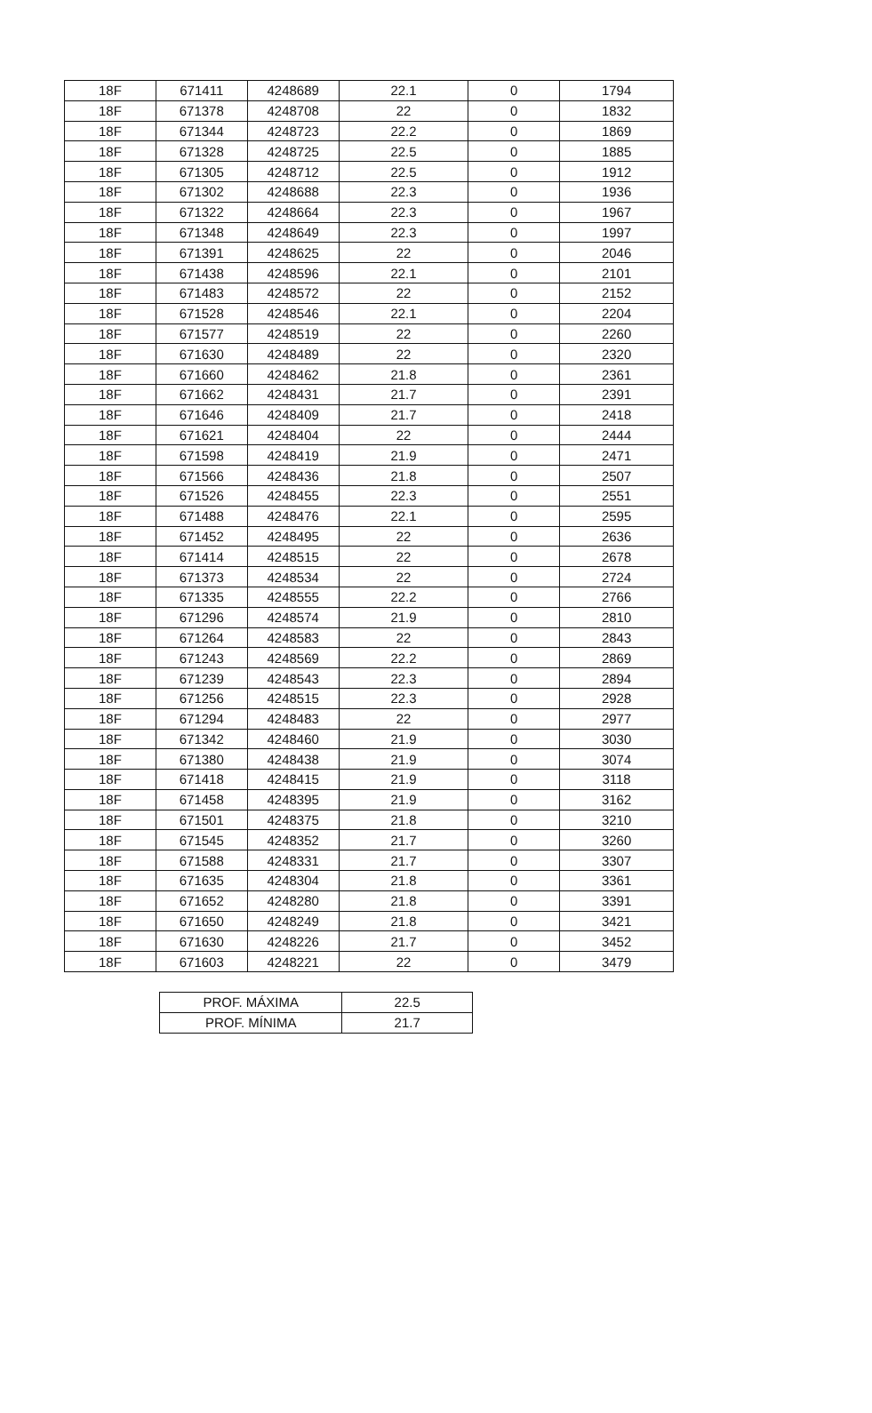| 18F | 671411 | 4248689 | 22.1 | 0 | 1794 |
| 18F | 671378 | 4248708 | 22 | 0 | 1832 |
| 18F | 671344 | 4248723 | 22.2 | 0 | 1869 |
| 18F | 671328 | 4248725 | 22.5 | 0 | 1885 |
| 18F | 671305 | 4248712 | 22.5 | 0 | 1912 |
| 18F | 671302 | 4248688 | 22.3 | 0 | 1936 |
| 18F | 671322 | 4248664 | 22.3 | 0 | 1967 |
| 18F | 671348 | 4248649 | 22.3 | 0 | 1997 |
| 18F | 671391 | 4248625 | 22 | 0 | 2046 |
| 18F | 671438 | 4248596 | 22.1 | 0 | 2101 |
| 18F | 671483 | 4248572 | 22 | 0 | 2152 |
| 18F | 671528 | 4248546 | 22.1 | 0 | 2204 |
| 18F | 671577 | 4248519 | 22 | 0 | 2260 |
| 18F | 671630 | 4248489 | 22 | 0 | 2320 |
| 18F | 671660 | 4248462 | 21.8 | 0 | 2361 |
| 18F | 671662 | 4248431 | 21.7 | 0 | 2391 |
| 18F | 671646 | 4248409 | 21.7 | 0 | 2418 |
| 18F | 671621 | 4248404 | 22 | 0 | 2444 |
| 18F | 671598 | 4248419 | 21.9 | 0 | 2471 |
| 18F | 671566 | 4248436 | 21.8 | 0 | 2507 |
| 18F | 671526 | 4248455 | 22.3 | 0 | 2551 |
| 18F | 671488 | 4248476 | 22.1 | 0 | 2595 |
| 18F | 671452 | 4248495 | 22 | 0 | 2636 |
| 18F | 671414 | 4248515 | 22 | 0 | 2678 |
| 18F | 671373 | 4248534 | 22 | 0 | 2724 |
| 18F | 671335 | 4248555 | 22.2 | 0 | 2766 |
| 18F | 671296 | 4248574 | 21.9 | 0 | 2810 |
| 18F | 671264 | 4248583 | 22 | 0 | 2843 |
| 18F | 671243 | 4248569 | 22.2 | 0 | 2869 |
| 18F | 671239 | 4248543 | 22.3 | 0 | 2894 |
| 18F | 671256 | 4248515 | 22.3 | 0 | 2928 |
| 18F | 671294 | 4248483 | 22 | 0 | 2977 |
| 18F | 671342 | 4248460 | 21.9 | 0 | 3030 |
| 18F | 671380 | 4248438 | 21.9 | 0 | 3074 |
| 18F | 671418 | 4248415 | 21.9 | 0 | 3118 |
| 18F | 671458 | 4248395 | 21.9 | 0 | 3162 |
| 18F | 671501 | 4248375 | 21.8 | 0 | 3210 |
| 18F | 671545 | 4248352 | 21.7 | 0 | 3260 |
| 18F | 671588 | 4248331 | 21.7 | 0 | 3307 |
| 18F | 671635 | 4248304 | 21.8 | 0 | 3361 |
| 18F | 671652 | 4248280 | 21.8 | 0 | 3391 |
| 18F | 671650 | 4248249 | 21.8 | 0 | 3421 |
| 18F | 671630 | 4248226 | 21.7 | 0 | 3452 |
| 18F | 671603 | 4248221 | 22 | 0 | 3479 |
| PROF. MÁXIMA | 22.5 |
| PROF. MÍNIMA | 21.7 |